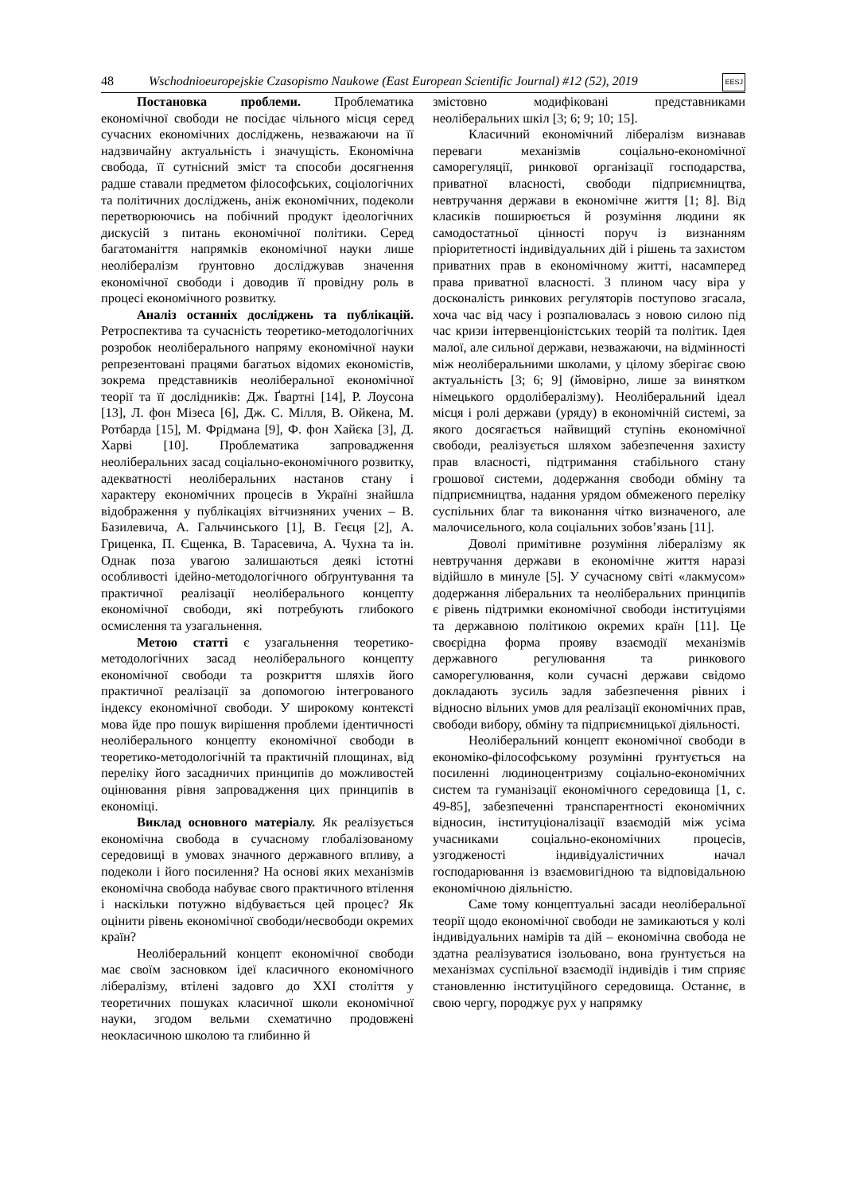48 Wschodnioeuropejskie Czasopismo Naukowe (East European Scientific Journal) #12 (52), 2019 EESJ
Постановка проблеми. Проблематика економічної свободи не посідає чільного місця серед сучасних економічних досліджень, незважаючи на її надзвичайну актуальність і значущість. Економічна свобода, її сутнісний зміст та способи досягнення радше ставали предметом філософських, соціологічних та політичних досліджень, аніж економічних, подеколи перетворюючись на побічний продукт ідеологічних дискусій з питань економічної політики. Серед багатоманіття напрямків економічної науки лише неолібералізм ґрунтовно досліджував значення економічної свободи і доводив її провідну роль в процесі економічного розвитку.
Аналіз останніх досліджень та публікацій. Ретроспектива та сучасність теоретико-методологічних розробок неоліберального напряму економічної науки репрезентовані працями багатьох відомих економістів, зокрема представників неоліберальної економічної теорії та її дослідників: Дж. Ґвартні [14], Р. Лоусона [13], Л. фон Мізеса [6], Дж. С. Мілля, В. Ойкена, М. Ротбарда [15], М. Фрідмана [9], Ф. фон Хайєка [3], Д. Харві [10]. Проблематика запровадження неоліберальних засад соціально-економічного розвитку, адекватності неоліберальних настанов стану і характеру економічних процесів в Україні знайшла відображення у публікаціях вітчизняних учених – В. Базилевича, А. Гальчинського [1], В. Геєця [2], А. Гриценка, П. Єщенка, В. Тарасевича, А. Чухна та ін. Однак поза увагою залишаються деякі істотні особливості ідейно-методологічного обґрунтування та практичної реалізації неоліберального концепту економічної свободи, які потребують глибокого осмислення та узагальнення.
Метою статті є узагальнення теоретико-методологічних засад неоліберального концепту економічної свободи та розкриття шляхів його практичної реалізації за допомогою інтегрованого індексу економічної свободи. У широкому контексті мова йде про пошук вирішення проблеми ідентичності неоліберального концепту економічної свободи в теоретико-методологічній та практичній площинах, від переліку його засадничих принципів до можливостей оцінювання рівня запровадження цих принципів в економіці.
Виклад основного матеріалу. Як реалізується економічна свобода в сучасному глобалізованому середовищі в умовах значного державного впливу, а подеколи і його посилення? На основі яких механізмів економічна свобода набуває свого практичного втілення і наскільки потужно відбувається цей процес? Як оцінити рівень економічної свободи/несвободи окремих країн?
Неоліберальний концепт економічної свободи має своїм засновком ідеї класичного економічного лібералізму, втілені задовго до XXI століття у теоретичних пошуках класичної школи економічної науки, згодом вельми схематично продовжені неокласичною школою та глибинно й
змістовно модифіковані представниками неоліберальних шкіл [3; 6; 9; 10; 15].
Класичний економічний лібералізм визнавав переваги механізмів соціально-економічної саморегуляції, ринкової організації господарства, приватної власності, свободи підприємництва, невтручання держави в економічне життя [1; 8]. Від класиків поширюється й розуміння людини як самодостатньої цінності поруч із визнанням пріоритетності індивідуальних дій і рішень та захистом приватних прав в економічному житті, насамперед права приватної власності. З плином часу віра у досконалість ринкових регуляторів поступово згасала, хоча час від часу і розпалювалась з новою силою під час кризи інтервенціоністських теорій та політик. Ідея малої, але сильної держави, незважаючи, на відмінності між неоліберальними школами, у цілому зберігає свою актуальність [3; 6; 9] (ймовірно, лише за винятком німецького ордолібералізму). Неоліберальний ідеал місця і ролі держави (уряду) в економічній системі, за якого досягається найвищий ступінь економічної свободи, реалізується шляхом забезпечення захисту прав власності, підтримання стабільного стану грошової системи, додержання свободи обміну та підприємництва, надання урядом обмеженого переліку суспільних благ та виконання чітко визначеного, але малочисельного, кола соціальних зобов’язань [11].
Доволі примітивне розуміння лібералізму як невтручання держави в економічне життя наразі відійшло в минуле [5]. У сучасному світі «лакмусом» додержання ліберальних та неоліберальних принципів є рівень підтримки економічної свободи інституціями та державною політикою окремих країн [11]. Це своєрідна форма прояву взаємодії механізмів державного регулювання та ринкового саморегулювання, коли сучасні держави свідомо докладають зусиль задля забезпечення рівних і відносно вільних умов для реалізації економічних прав, свободи вибору, обміну та підприємницької діяльності.
Неоліберальний концепт економічної свободи в економіко-філософському розумінні ґрунтується на посиленні людиноцентризму соціально-економічних систем та гуманізації економічного середовища [1, с. 49-85], забезпеченні транспарентності економічних відносин, інституціоналізації взаємодій між усіма учасниками соціально-економічних процесів, узгодженості індивідуалістичних начал господарювання із взаємовигідною та відповідальною економічною діяльністю.
Саме тому концептуальні засади неоліберальної теорії щодо економічної свободи не замикаються у колі індивідуальних намірів та дій – економічна свобода не здатна реалізуватися ізольовано, вона ґрунтується на механізмах суспільної взаємодії індивідів і тим сприяє становленню інституційного середовища. Останнє, в свою чергу, породжує рух у напрямку